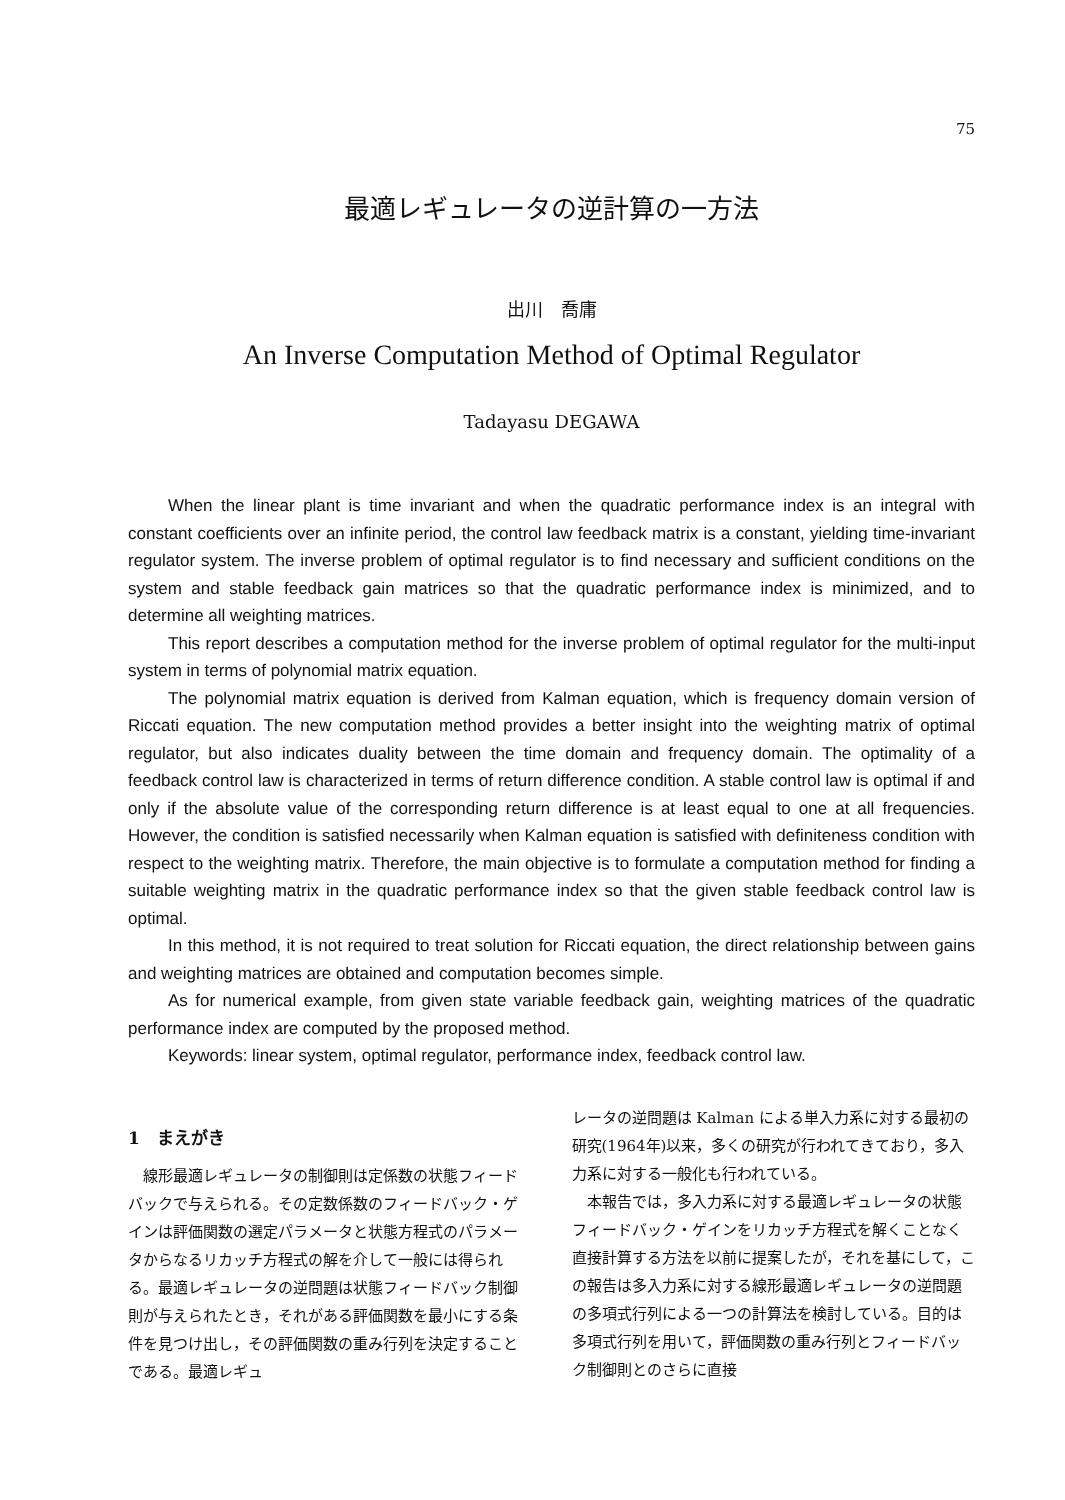75
最適レギュレータの逆計算の一方法
出川　喬庸
An Inverse Computation Method of Optimal Regulator
Tadayasu DEGAWA
When the linear plant is time invariant and when the quadratic performance index is an integral with constant coefficients over an infinite period, the control law feedback matrix is a constant, yielding time-invariant regulator system. The inverse problem of optimal regulator is to find necessary and sufficient conditions on the system and stable feedback gain matrices so that the quadratic performance index is minimized, and to determine all weighting matrices.
This report describes a computation method for the inverse problem of optimal regulator for the multi-input system in terms of polynomial matrix equation.
The polynomial matrix equation is derived from Kalman equation, which is frequency domain version of Riccati equation. The new computation method provides a better insight into the weighting matrix of optimal regulator, but also indicates duality between the time domain and frequency domain. The optimality of a feedback control law is characterized in terms of return difference condition. A stable control law is optimal if and only if the absolute value of the corresponding return difference is at least equal to one at all frequencies. However, the condition is satisfied necessarily when Kalman equation is satisfied with definiteness condition with respect to the weighting matrix. Therefore, the main objective is to formulate a computation method for finding a suitable weighting matrix in the quadratic performance index so that the given stable feedback control law is optimal.
In this method, it is not required to treat solution for Riccati equation, the direct relationship between gains and weighting matrices are obtained and computation becomes simple.
As for numerical example, from given state variable feedback gain, weighting matrices of the quadratic performance index are computed by the proposed method.
Keywords: linear system, optimal regulator, performance index, feedback control law.
1　まえがき
線形最適レギュレータの制御則は定係数の状態フィードバックで与えられる。その定数係数のフィードバック・ゲインは評価関数の選定パラメータと状態方程式のパラメータからなるリカッチ方程式の解を介して一般には得られる。最適レギュレータの逆問題は状態フィードバック制御則が与えられたとき，それがある評価関数を最小にする条件を見つけ出し，その評価関数の重み行列を決定することである。最適レギュ
レータの逆問題は Kalman による単入力系に対する最初の研究(1964年)以来，多くの研究が行われてきており，多入力系に対する一般化も行われている。
本報告では，多入力系に対する最適レギュレータの状態フィードバック・ゲインをリカッチ方程式を解くことなく直接計算する方法を以前に提案したが，それを基にして，この報告は多入力系に対する線形最適レギュレータの逆問題の多項式行列による一つの計算法を検討している。目的は多項式行列を用いて，評価関数の重み行列とフィードバック制御則とのさらに直接